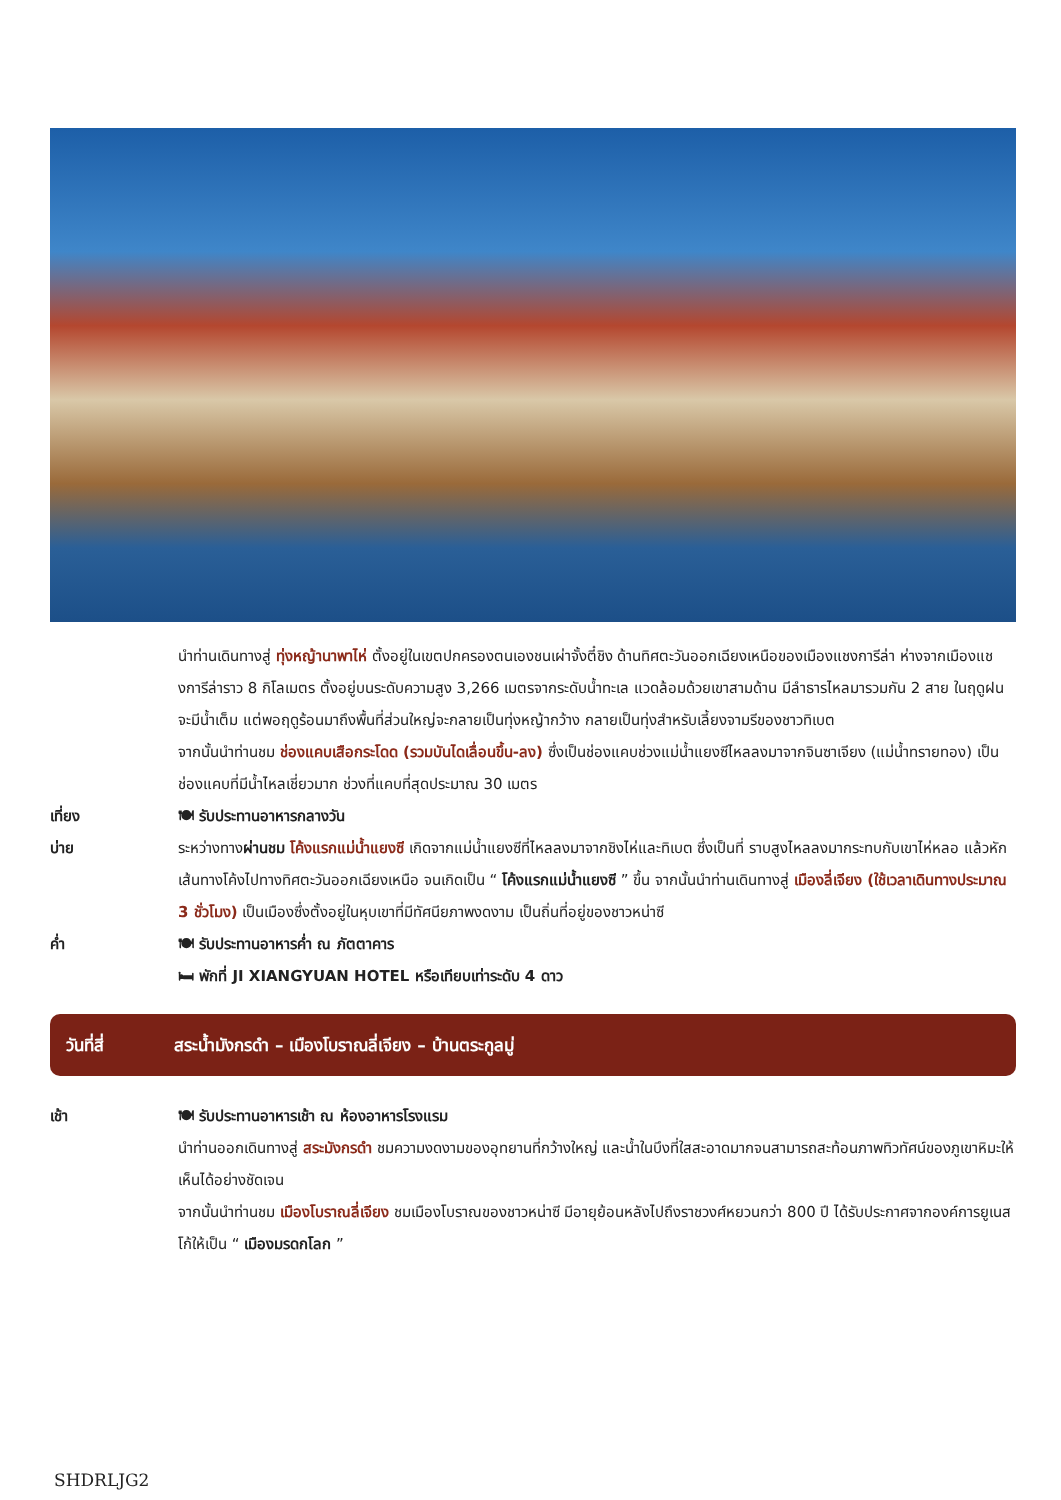นำท่านเดินทางสู่ ทุ่งหญ้านาพาไห่ ตั้งอยู่ในเขตปกครองตนเองชนเผ่าจั้งตี๋ชิง ด้านทิศตะวันออกเฉียงเหนือของเมืองแชงการีล่า ห่างจากเมืองแชงการีล่าราว 8 กิโลเมตร ตั้งอยู่บนระดับความสูง 3,266 เมตรจากระดับน้ำทะเล แวดล้อมด้วยเขาสามด้าน มีลำธารไหลมารวมกัน 2 สาย ในฤดูฝนจะมีน้ำเต็ม แต่พอฤดูร้อนมาถึงพื้นที่ส่วนใหญ่จะกลายเป็นทุ่งหญ้ากว้าง กลายเป็นทุ่งสำหรับเลี้ยงจามรีของชาวทิเบต
จากนั้นนำท่านชม ช่องแคบเสือกระโดด (รวมบันไดเลื่อนขึ้น-ลง) ซึ่งเป็นช่องแคบช่วงแม่น้ำแยงซีไหลลงมาจากจินซาเจียง (แม่น้ำทรายทอง) เป็นช่องแคบที่มีน้ำไหลเชี่ยวมาก ช่วงที่แคบที่สุดประมาณ 30 เมตร
เที่ยง 🍽 รับประทานอาหารกลางวัน
บ่าย ระหว่างทางผ่านชม โค้งแรกแม่น้ำแยงซี เกิดจากแม่น้ำแยงซีที่ไหลลงมาจากชิงไห่และทิเบต ซึ่งเป็นที่ ราบสูงไหลลงมากระทบกับเขาไห่หลอ แล้วหักเส้นทางโค้งไปทางทิศตะวันออกเฉียงเหนือ จนเกิดเป็น “ โค้งแรกแม่น้ำแยงซี ” ขึ้น จากนั้นนำท่านเดินทางสู่ เมืองลี่เจียง (ใช้เวลาเดินทางประมาณ 3 ชั่วโมง) เป็นเมืองซึ่งตั้งอยู่ในหุบเขาที่มีทัศนียภาพงดงาม เป็นถิ่นที่อยู่ของชาวหน่าซี
ค่ำ 🍽 รับประทานอาหารค่ำ ณ ภัตตาคาร
🛏 พักที่ JI XIANGYUAN HOTEL หรือเทียบเท่าระดับ 4 ดาว
วันที่สี่ สระน้ำมังกรดำ – เมืองโบราณลี่เจียง – บ้านตระกูลมู่
เช้า 🍽 รับประทานอาหารเช้า ณ ห้องอาหารโรงแรม
นำท่านออกเดินทางสู่ สระมังกรดำ ชมความงดงามของอุทยานที่กว้างใหญ่ และน้ำในบึงที่ใสสะอาดมากจนสามารถสะท้อนภาพทิวทัศน์ของภูเขาหิมะให้เห็นได้อย่างชัดเจน
จากนั้นนำท่านชม เมืองโบราณลี่เจียง ชมเมืองโบราณของชาวหน่าซี มีอายุย้อนหลังไปถึงราชวงศ์หยวนกว่า 800 ปี ได้รับประกาศจากองค์การยูเนสโก้ให้เป็น “ เมืองมรดกโลก ”
SHDRLJG2